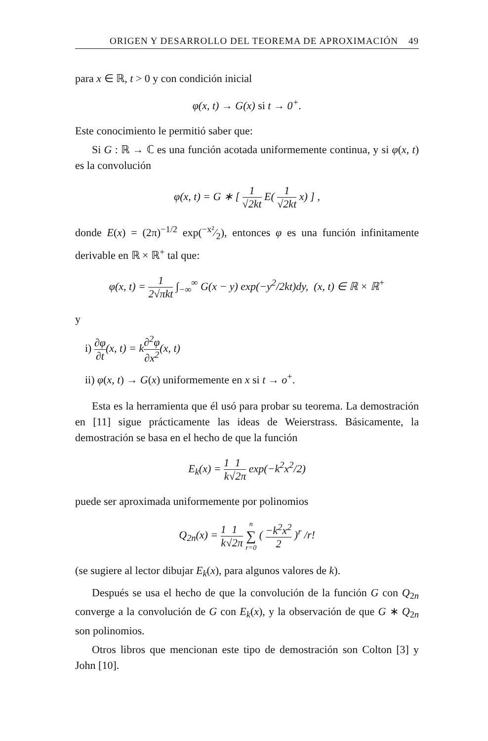ORIGEN Y DESARROLLO DEL TEOREMA DE APROXIMACIÓN 49
para x ∈ ℝ, t > 0 y con condición inicial
φ(x, t) → G(x) si t → 0<sup>+</sup>.
Este conocimiento le permitió saber que:
Si G : ℝ → ℂ es una función acotada uniformemente continua, y si φ(x, t) es la convolución
φ(x, t) = G ∗ [ 1 √2kt E( 1 √2kt x) ] ,
donde E(x) = (2π)<sup>−1/2</sup> exp(−x²⁄2), entonces φ es una función infinitamente derivable en ℝ × ℝ<sup>+</sup> tal que:
φ(x, t) = 1 2√πkt ∫<sub>−∞</sub><sup>∞</sup> G(x − y) exp(−y<sup>2</sup>/2kt)dy, (x, t) ∈ ℝ × ℝ<sup>+</sup>
y
i) ∂φ ∂t(x, t) = k∂<sup>2</sup>φ ∂x<sup>2</sup>(x, t)
ii) φ(x, t) → G(x) uniformemente en x si t → o<sup>+</sup>.
Esta es la herramienta que él usó para probar su teorema. La demostración en [11] sigue prácticamente las ideas de Weierstrass. Básicamente, la demostración se basa en el hecho de que la función
E<sub>k</sub>(x) = 1 k 1 √2π exp(−k<sup>2</sup>x<sup>2</sup>/2)
puede ser aproximada uniformemente por polinomios
Q<sub>2n</sub>(x) = 1 k 1 √2π n ∑ r=0 ( −k<sup>2</sup>x<sup>2</sup> 2 )<sup>r</sup> /r!
(se sugiere al lector dibujar E<sub>k</sub>(x), para algunos valores de k).
Después se usa el hecho de que la convolución de la función G con Q<sub>2n</sub> converge a la convolución de G con E<sub>k</sub>(x), y la observación de que G ∗ Q<sub>2n</sub> son polinomios.
Otros libros que mencionan este tipo de demostración son Colton [3] y John [10].